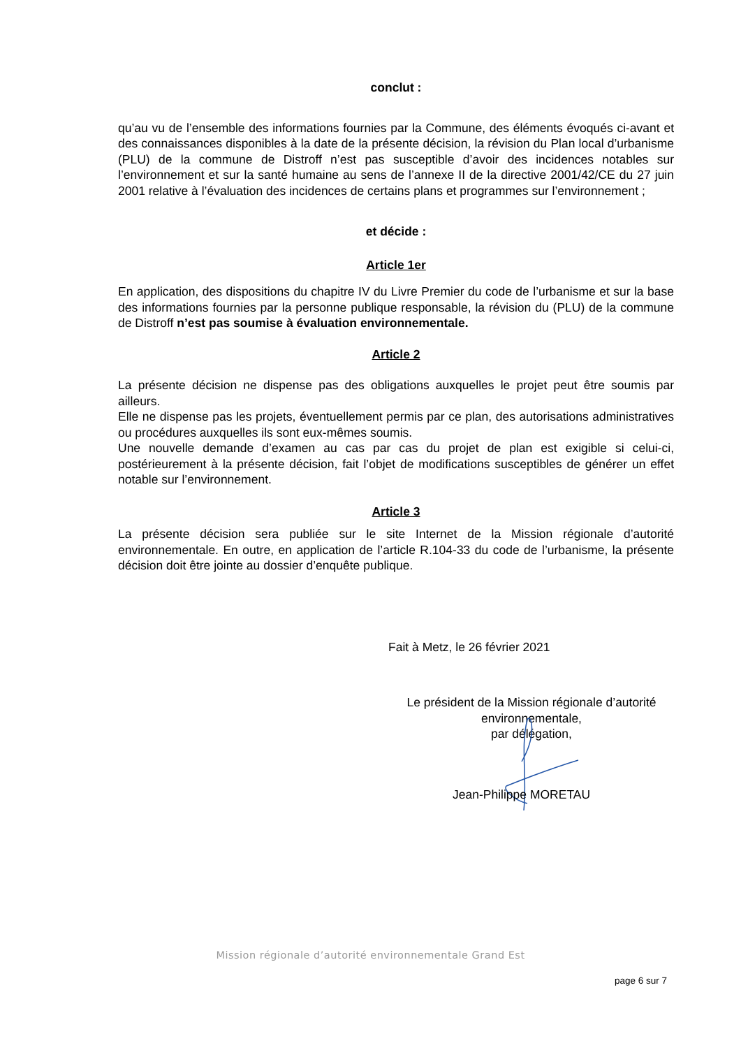conclut :
qu’au vu de l’ensemble des informations fournies par la Commune, des éléments évoqués ci-avant et des connaissances disponibles à la date de la présente décision, la révision du Plan local d’urbanisme (PLU) de la commune de Distroff n’est pas susceptible d’avoir des incidences notables sur l’environnement et sur la santé humaine au sens de l’annexe II de la directive 2001/42/CE du 27 juin 2001 relative à l’évaluation des incidences de certains plans et programmes sur l’environnement ;
et décide :
Article 1er
En application, des dispositions du chapitre IV du Livre Premier du code de l’urbanisme et sur la base des informations fournies par la personne publique responsable, la révision du (PLU) de la commune de Distroff n’est pas soumise à évaluation environnementale.
Article 2
La présente décision ne dispense pas des obligations auxquelles le projet peut être soumis par ailleurs.
Elle ne dispense pas les projets, éventuellement permis par ce plan, des autorisations administratives ou procédures auxquelles ils sont eux-mêmes soumis.
Une nouvelle demande d’examen au cas par cas du projet de plan est exigible si celui-ci, postérieurement à la présente décision, fait l’objet de modifications susceptibles de générer un effet notable sur l’environnement.
Article 3
La présente décision sera publiée sur le site Internet de la Mission régionale d’autorité environnementale. En outre, en application de l’article R.104-33 du code de l’urbanisme, la présente décision doit être jointe au dossier d’enquête publique.
Fait à Metz, le 26 février 2021
Le président de la Mission régionale d’autorité
environnementale,
par délégation,
Jean-Philippe MORETAU
Mission régionale d’autorité environnementale Grand Est
page 6 sur 7